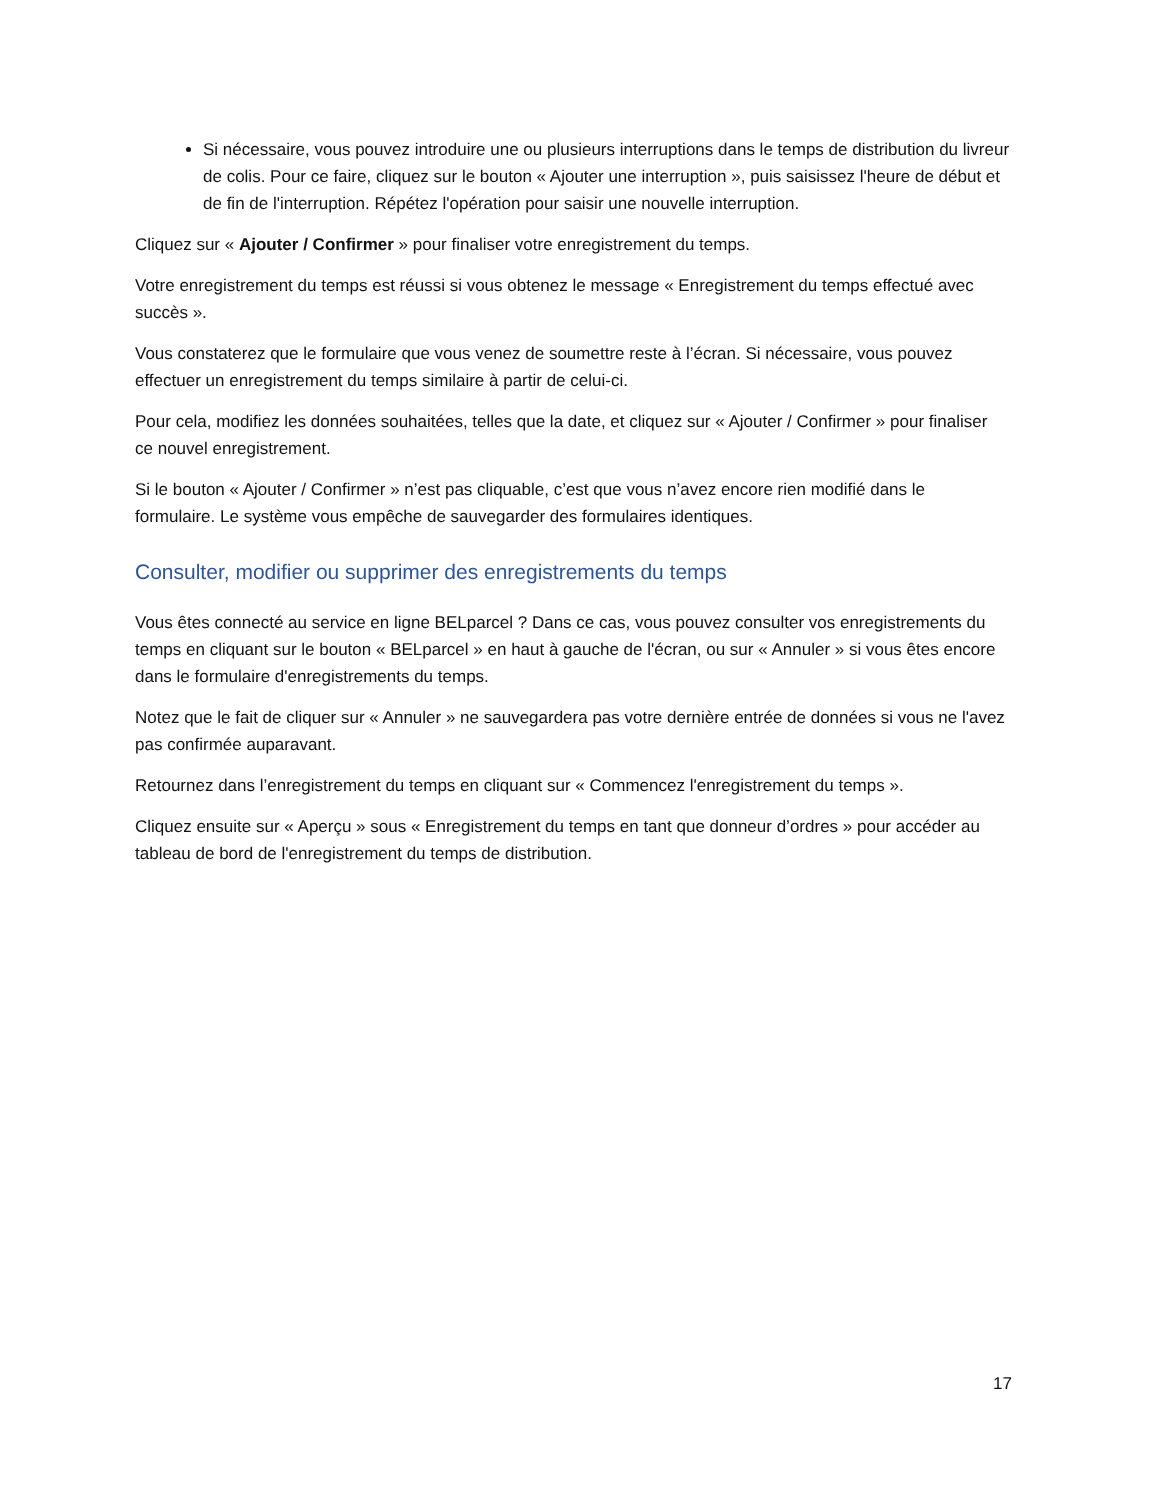Si nécessaire, vous pouvez introduire une ou plusieurs interruptions dans le temps de distribution du livreur de colis. Pour ce faire, cliquez sur le bouton « Ajouter une interruption », puis saisissez l'heure de début et de fin de l'interruption. Répétez l'opération pour saisir une nouvelle interruption.
Cliquez sur « Ajouter / Confirmer » pour finaliser votre enregistrement du temps.
Votre enregistrement du temps est réussi si vous obtenez le message « Enregistrement du temps effectué avec succès ».
Vous constaterez que le formulaire que vous venez de soumettre reste à l’écran. Si nécessaire, vous pouvez effectuer un enregistrement du temps similaire à partir de celui-ci.
Pour cela, modifiez les données souhaitées, telles que la date, et cliquez sur « Ajouter / Confirmer » pour finaliser ce nouvel enregistrement.
Si le bouton « Ajouter / Confirmer » n’est pas cliquable, c’est que vous n’avez encore rien modifié dans le formulaire. Le système vous empêche de sauvegarder des formulaires identiques.
Consulter, modifier ou supprimer des enregistrements du temps
Vous êtes connecté au service en ligne BELparcel ? Dans ce cas, vous pouvez consulter vos enregistrements du temps en cliquant sur le bouton « BELparcel » en haut à gauche de l'écran, ou sur « Annuler » si vous êtes encore dans le formulaire d'enregistrements du temps.
Notez que le fait de cliquer sur « Annuler » ne sauvegardera pas votre dernière entrée de données si vous ne l'avez pas confirmée auparavant.
Retournez dans l’enregistrement du temps en cliquant sur « Commencez l'enregistrement du temps ».
Cliquez ensuite sur « Aperçu » sous « Enregistrement du temps en tant que donneur d’ordres » pour accéder au tableau de bord de l'enregistrement du temps de distribution.
17